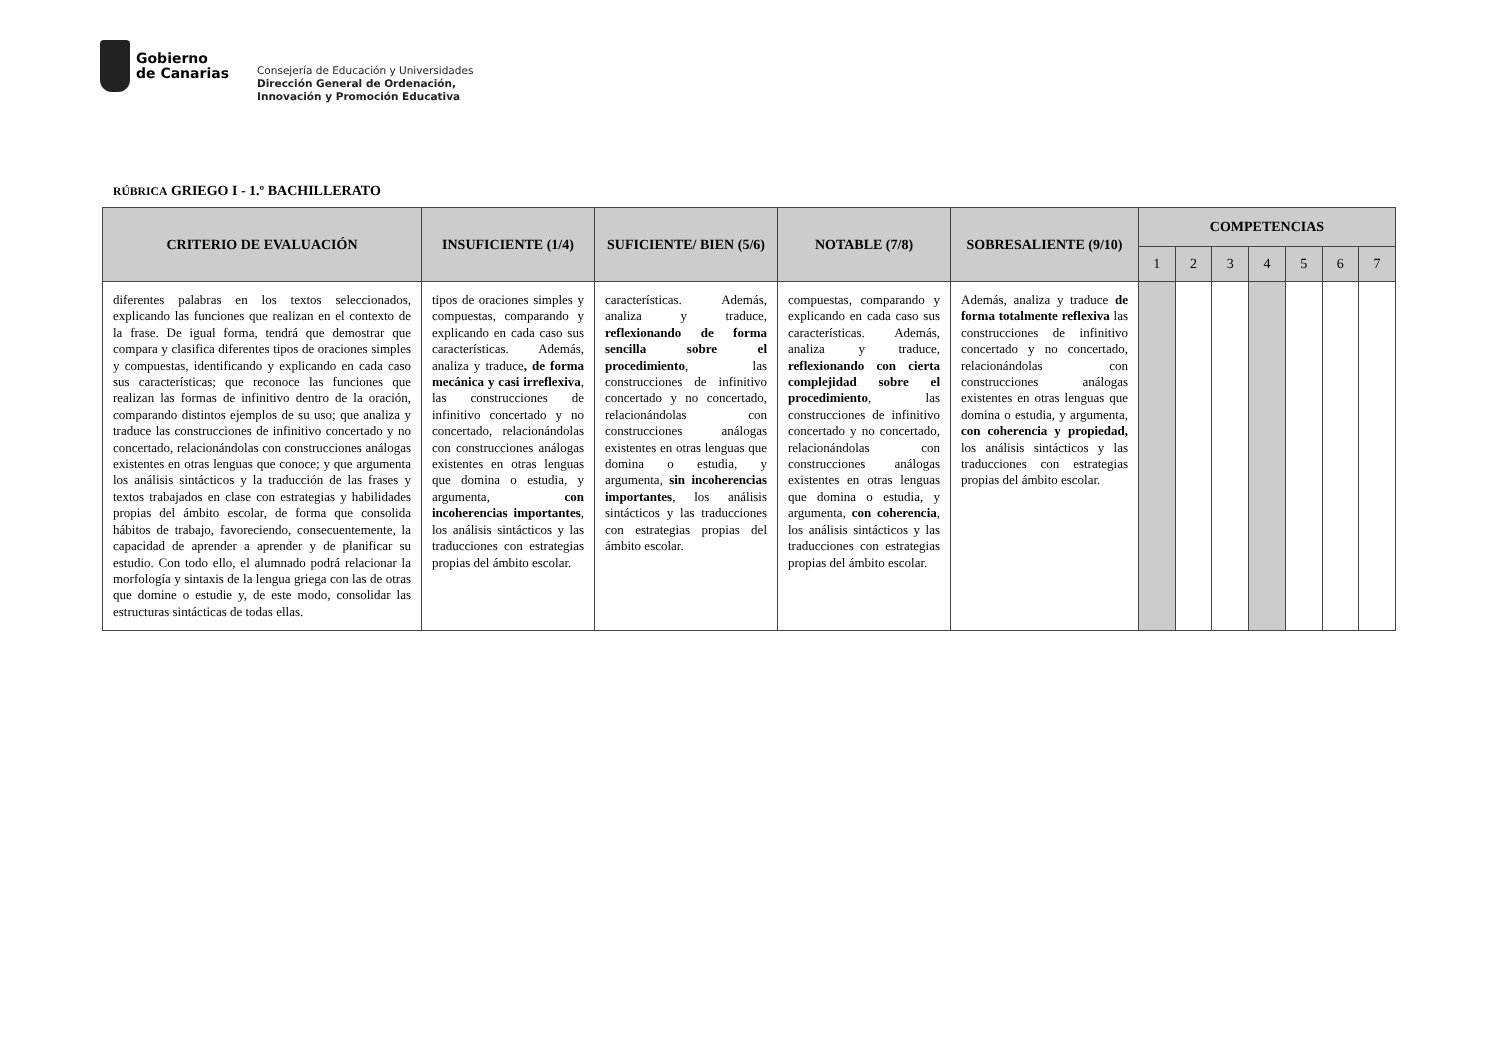Gobierno
de Canarias
Consejería de Educación y Universidades
Dirección General de Ordenación,
Innovación y Promoción Educativa
RÚBRICA GRIEGO I - 1.º BACHILLERATO
| CRITERIO DE EVALUACIÓN | INSUFICIENTE (1/4) | SUFICIENTE/ BIEN (5/6) | NOTABLE (7/8) | SOBRESALIENTE (9/10) | COMPETENCIAS | | | | | | |
| --- | --- | --- | --- | --- | --- | --- | --- | --- | --- | --- | --- |
| | | | | | 1 | 2 | 3 | 4 | 5 | 6 | 7 |
| diferentes palabras en los textos seleccionados, explicando las funciones que realizan en el contexto de la frase. De igual forma, tendrá que demostrar que compara y clasifica diferentes tipos de oraciones simples y compuestas, identificando y explicando en cada caso sus características; que reconoce las funciones que realizan las formas de infinitivo dentro de la oración, comparando distintos ejemplos de su uso; que analiza y traduce las construcciones de infinitivo concertado y no concertado, relacionándolas con construcciones análogas existentes en otras lenguas que conoce; y que argumenta los análisis sintácticos y la traducción de las frases y textos trabajados en clase con estrategias y habilidades propias del ámbito escolar, de forma que consolida hábitos de trabajo, favoreciendo, consecuentemente, la capacidad de aprender a aprender y de planificar su estudio. Con todo ello, el alumnado podrá relacionar la morfología y sintaxis de la lengua griega con las de otras que domine o estudie y, de este modo, consolidar las estructuras sintácticas de todas ellas. | tipos de oraciones simples y compuestas, comparando y explicando en cada caso sus características. Además, analiza y traduce , de forma mecánica y casi irreflexiva , las construcciones de infinitivo concertado y no concertado, relacionándolas con construcciones análogas existentes en otras lenguas que domina o estudia, y argumenta, con incoherencias importantes , los análisis sintácticos y las traducciones con estrategias propias del ámbito escolar. | características. Además, analiza y traduce, reflexionando de forma sencilla sobre el procedimiento , las construcciones de infinitivo concertado y no concertado, relacionándolas con construcciones análogas existentes en otras lenguas que domina o estudia, y argumenta, sin incoherencias importantes , los análisis sintácticos y las traducciones con estrategias propias del ámbito escolar. | compuestas, comparando y explicando en cada caso sus características. Además, analiza y traduce, reflexionando con cierta complejidad sobre el procedimiento , las construcciones de infinitivo concertado y no concertado, relacionándolas con construcciones análogas existentes en otras lenguas que domina o estudia, y argumenta, con coherencia , los análisis sintácticos y las traducciones con estrategias propias del ámbito escolar. | Además, analiza y traduce de forma totalmente reflexiva las construcciones de infinitivo concertado y no concertado, relacionándolas con construcciones análogas existentes en otras lenguas que domina o estudia, y argumenta, con coherencia y propiedad, los análisis sintácticos y las traducciones con estrategias propias del ámbito escolar. | | | | | | | |